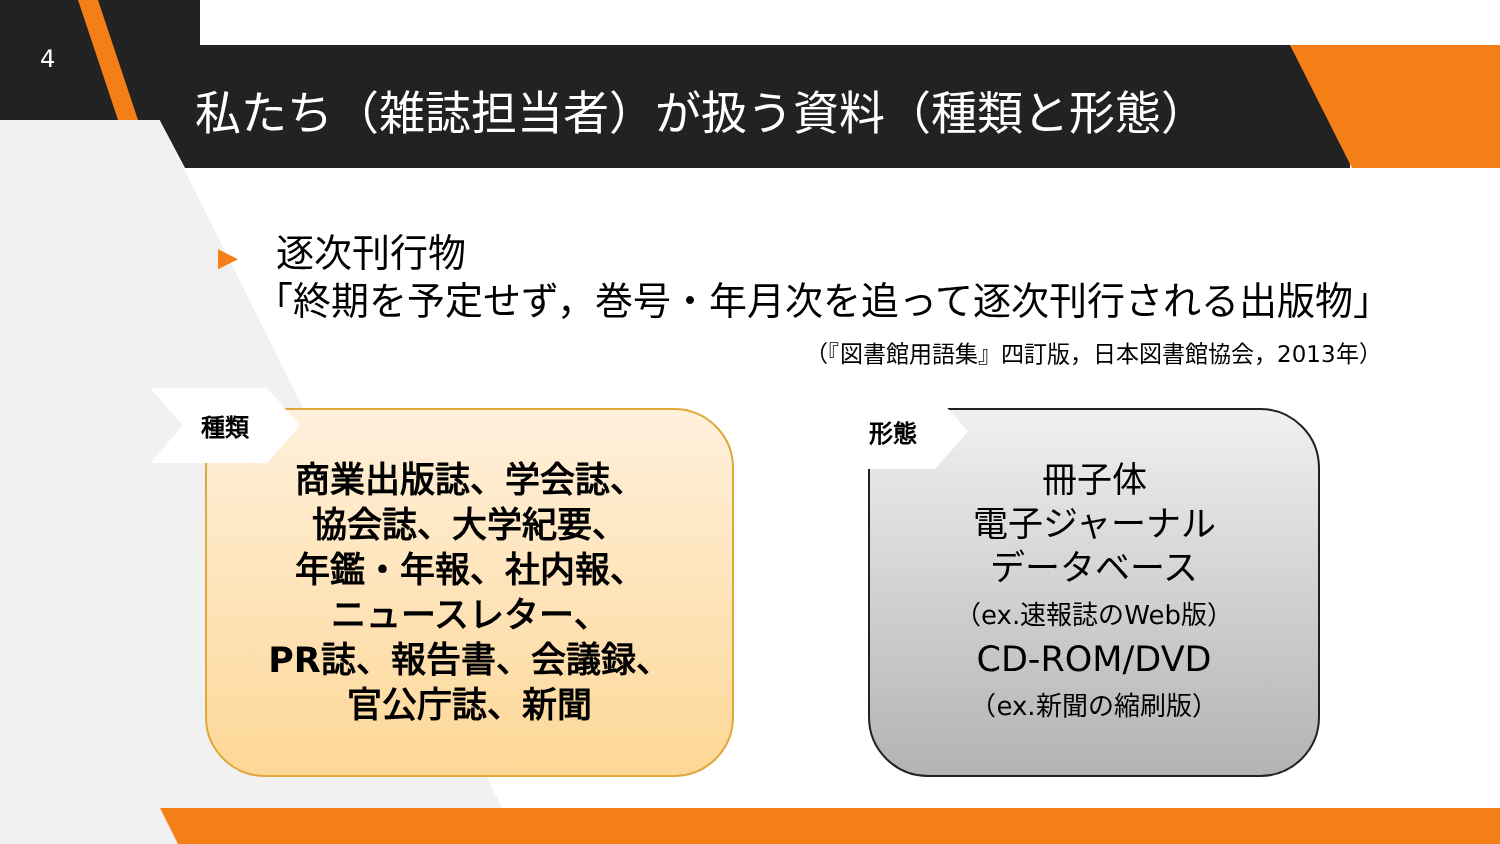4
私たち（雑誌担当者）が扱う資料（種類と形態）
▶　逐次刊行物
「終期を予定せず，巻号・年月次を追って逐次刊行される出版物」
（『図書館用語集』四訂版，日本図書館協会，2013年）
商業出版誌、学会誌、
協会誌、大学紀要、
年鑑・年報、社内報、
ニュースレター、
PR誌、報告書、会議録、
官公庁誌、新聞
種類
冊子体
電子ジャーナル
データベース
（ex.速報誌のWeb版）
CD-ROM/DVD
（ex.新聞の縮刷版）
形態